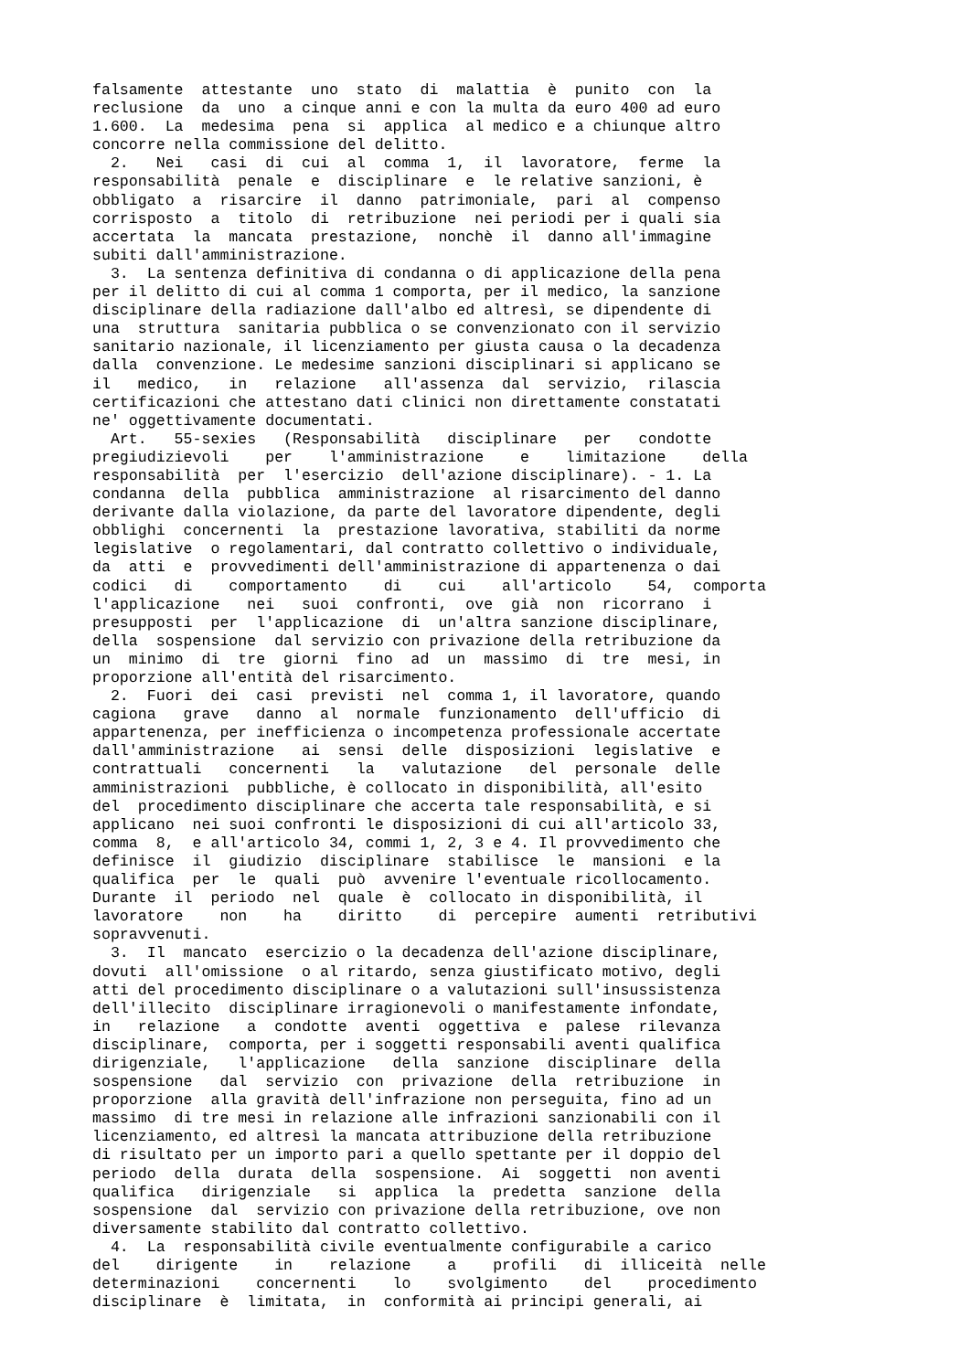falsamente  attestante  uno  stato  di  malattia  è  punito  con  la
reclusione  da  uno  a cinque anni e con la multa da euro 400 ad euro
1.600.  La  medesima  pena  si  applica  al medico e a chiunque altro
concorre nella commissione del delitto.
  2.   Nei   casi  di  cui  al  comma  1,  il  lavoratore,  ferme  la
responsabilità  penale  e  disciplinare  e  le relative sanzioni, è
obbligato  a  risarcire  il  danno  patrimoniale,  pari  al  compenso
corrisposto  a  titolo  di  retribuzione  nei periodi per i quali sia
accertata  la  mancata  prestazione,  nonchè  il  danno all'immagine
subiti dall'amministrazione.
  3.  La sentenza definitiva di condanna o di applicazione della pena
per il delitto di cui al comma 1 comporta, per il medico, la sanzione
disciplinare della radiazione dall'albo ed altresì, se dipendente di
una  struttura  sanitaria pubblica o se convenzionato con il servizio
sanitario nazionale, il licenziamento per giusta causa o la decadenza
dalla  convenzione. Le medesime sanzioni disciplinari si applicano se
il   medico,   in   relazione   all'assenza  dal  servizio,  rilascia
certificazioni che attestano dati clinici non direttamente constatati
ne' oggettivamente documentati.
  Art.   55-sexies   (Responsabilità   disciplinare   per   condotte
pregiudizievoli    per    l'amministrazione    e    limitazione    della
responsabilità  per  l'esercizio  dell'azione disciplinare). - 1. La
condanna  della  pubblica  amministrazione  al risarcimento del danno
derivante dalla violazione, da parte del lavoratore dipendente, degli
obblighi  concernenti  la  prestazione lavorativa, stabiliti da norme
legislative  o regolamentari, dal contratto collettivo o individuale,
da  atti  e  provvedimenti dell'amministrazione di appartenenza o dai
codici   di    comportamento    di    cui    all'articolo    54,  comporta
l'applicazione   nei   suoi  confronti,  ove  già  non  ricorrano  i
presupposti  per  l'applicazione  di  un'altra sanzione disciplinare,
della  sospensione  dal servizio con privazione della retribuzione da
un  minimo  di  tre  giorni  fino  ad  un  massimo  di  tre  mesi, in
proporzione all'entità del risarcimento.
  2.  Fuori  dei  casi  previsti  nel  comma 1, il lavoratore, quando
cagiona   grave   danno  al  normale  funzionamento  dell'ufficio  di
appartenenza, per inefficienza o incompetenza professionale accertate
dall'amministrazione   ai  sensi  delle  disposizioni  legislative  e
contrattuali   concernenti   la   valutazione   del  personale  delle
amministrazioni  pubbliche, è collocato in disponibilità, all'esito
del  procedimento disciplinare che accerta tale responsabilità, e si
applicano  nei suoi confronti le disposizioni di cui all'articolo 33,
comma  8,  e all'articolo 34, commi 1, 2, 3 e 4. Il provvedimento che
definisce  il  giudizio  disciplinare  stabilisce  le  mansioni  e la
qualifica  per  le  quali  può  avvenire l'eventuale ricollocamento.
Durante  il  periodo  nel  quale  è  collocato in disponibilità, il
lavoratore    non    ha    diritto    di  percepire  aumenti  retributivi
sopravvenuti.
  3.  Il  mancato  esercizio o la decadenza dell'azione disciplinare,
dovuti  all'omissione  o al ritardo, senza giustificato motivo, degli
atti del procedimento disciplinare o a valutazioni sull'insussistenza
dell'illecito  disciplinare irragionevoli o manifestamente infondate,
in   relazione   a  condotte  aventi  oggettiva  e  palese  rilevanza
disciplinare,  comporta, per i soggetti responsabili aventi qualifica
dirigenziale,   l'applicazione   della  sanzione  disciplinare  della
sospensione   dal  servizio  con  privazione  della  retribuzione  in
proporzione  alla gravità dell'infrazione non perseguita, fino ad un
massimo  di tre mesi in relazione alle infrazioni sanzionabili con il
licenziamento, ed altresì la mancata attribuzione della retribuzione
di risultato per un importo pari a quello spettante per il doppio del
periodo  della  durata  della  sospensione.  Ai  soggetti  non aventi
qualifica   dirigenziale   si  applica  la  predetta  sanzione  della
sospensione  dal  servizio con privazione della retribuzione, ove non
diversamente stabilito dal contratto collettivo.
  4.  La  responsabilità civile eventualmente configurabile a carico
del    dirigente    in    relazione    a    profili   di  illiceità  nelle
determinazioni    concernenti    lo    svolgimento    del    procedimento
disciplinare  è  limitata,  in  conformità ai principi generali, ai